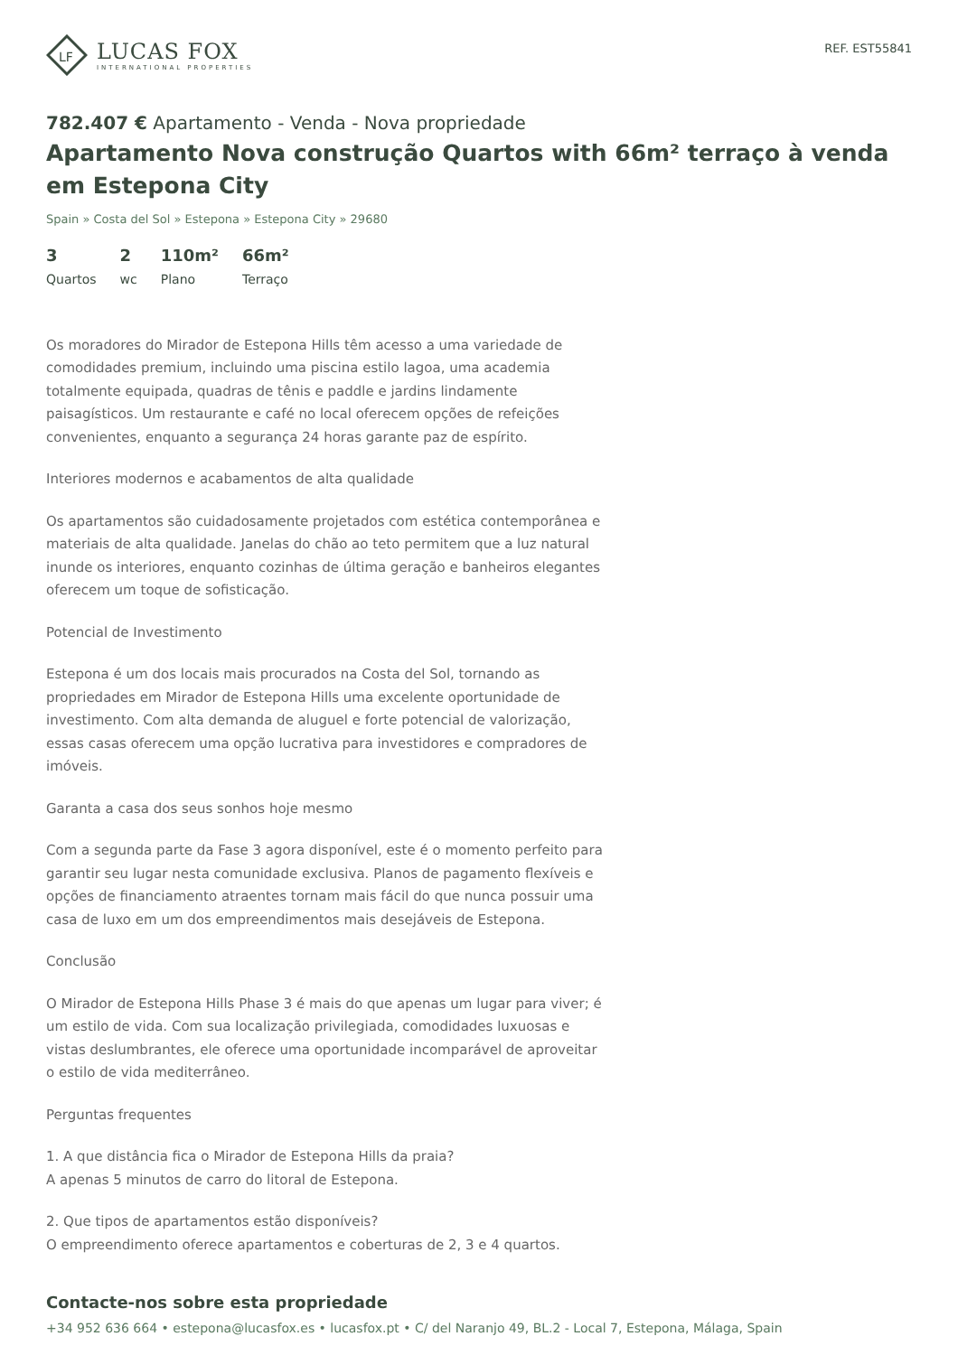LF
LUCAS FOX
INTERNATIONAL PROPERTIES
REF. EST55841
782.407 € Apartamento - Venda - Nova propriedade
Apartamento Nova construção Quartos with 66m² terraço à venda em Estepona City
Spain » Costa del Sol » Estepona » Estepona City » 29680
3
Quartos
2
wc
110m²
Plano
66m²
Terraço
Os moradores do Mirador de Estepona Hills têm acesso a uma variedade de comodidades premium, incluindo uma piscina estilo lagoa, uma academia totalmente equipada, quadras de tênis e paddle e jardins lindamente paisagísticos. Um restaurante e café no local oferecem opções de refeições convenientes, enquanto a segurança 24 horas garante paz de espírito.
Interiores modernos e acabamentos de alta qualidade
Os apartamentos são cuidadosamente projetados com estética contemporânea e materiais de alta qualidade. Janelas do chão ao teto permitem que a luz natural inunde os interiores, enquanto cozinhas de última geração e banheiros elegantes oferecem um toque de sofisticação.
Potencial de Investimento
Estepona é um dos locais mais procurados na Costa del Sol, tornando as propriedades em Mirador de Estepona Hills uma excelente oportunidade de investimento. Com alta demanda de aluguel e forte potencial de valorização, essas casas oferecem uma opção lucrativa para investidores e compradores de imóveis.
Garanta a casa dos seus sonhos hoje mesmo
Com a segunda parte da Fase 3 agora disponível, este é o momento perfeito para garantir seu lugar nesta comunidade exclusiva. Planos de pagamento flexíveis e opções de financiamento atraentes tornam mais fácil do que nunca possuir uma casa de luxo em um dos empreendimentos mais desejáveis de Estepona.
Conclusão
O Mirador de Estepona Hills Phase 3 é mais do que apenas um lugar para viver; é um estilo de vida. Com sua localização privilegiada, comodidades luxuosas e vistas deslumbrantes, ele oferece uma oportunidade incomparável de aproveitar o estilo de vida mediterrâneo.
Perguntas frequentes
1. A que distância fica o Mirador de Estepona Hills da praia?
A apenas 5 minutos de carro do litoral de Estepona.
2. Que tipos de apartamentos estão disponíveis?
O empreendimento oferece apartamentos e coberturas de 2, 3 e 4 quartos.
Contacte-nos sobre esta propriedade
+34 952 636 664 • estepona@lucasfox.es • lucasfox.pt • C/ del Naranjo 49, BL.2 - Local 7, Estepona, Málaga, Spain